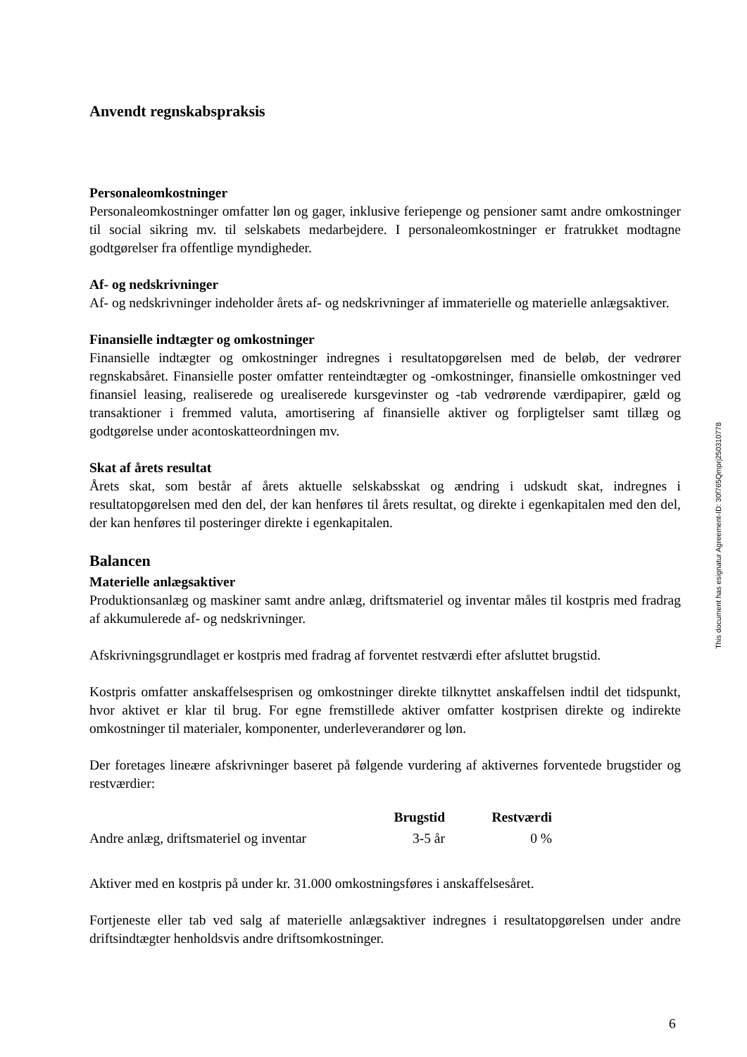Anvendt regnskabspraksis
Personaleomkostninger
Personaleomkostninger omfatter løn og gager, inklusive feriepenge og pensioner samt andre omkostninger til social sikring mv. til selskabets medarbejdere. I personaleomkostninger er fratrukket modtagne godtgørelser fra offentlige myndigheder.
Af- og nedskrivninger
Af- og nedskrivninger indeholder årets af- og nedskrivninger af immaterielle og materielle anlægsaktiver.
Finansielle indtægter og omkostninger
Finansielle indtægter og omkostninger indregnes i resultatopgørelsen med de beløb, der vedrører regnskabsåret. Finansielle poster omfatter renteindtægter og -omkostninger, finansielle omkostninger ved finansiel leasing, realiserede og urealiserede kursgevinster og -tab vedrørende værdipapirer, gæld og transaktioner i fremmed valuta, amortisering af finansielle aktiver og forpligtelser samt tillæg og godtgørelse under acontoskatteordningen mv.
Skat af årets resultat
Årets skat, som består af årets aktuelle selskabsskat og ændring i udskudt skat, indregnes i resultatopgørelsen med den del, der kan henføres til årets resultat, og direkte i egenkapitalen med den del, der kan henføres til posteringer direkte i egenkapitalen.
Balancen
Materielle anlægsaktiver
Produktionsanlæg og maskiner samt andre anlæg, driftsmateriel og inventar måles til kostpris med fradrag af akkumulerede af- og nedskrivninger.
Afskrivningsgrundlaget er kostpris med fradrag af forventet restværdi efter afsluttet brugstid.
Kostpris omfatter anskaffelsesprisen og omkostninger direkte tilknyttet anskaffelsen indtil det tidspunkt, hvor aktivet er klar til brug. For egne fremstillede aktiver omfatter kostprisen direkte og indirekte omkostninger til materialer, komponenter, underleverandører og løn.
Der foretages lineære afskrivninger baseret på følgende vurdering af aktivernes forventede brugstider og restværdier:
| | Brugstid | Restværdi |
| --- | --- | --- |
| Andre anlæg, driftsmateriel og inventar | 3-5 år | 0 % |
Aktiver med en kostpris på under kr. 31.000 omkostningsføres i anskaffelsesåret.
Fortjeneste eller tab ved salg af materielle anlægsaktiver indregnes i resultatopgørelsen under andre driftsindtægter henholdsvis andre driftsomkostninger.
This document has esignatur Agreement-ID: 30f765Qmprj250310778
6